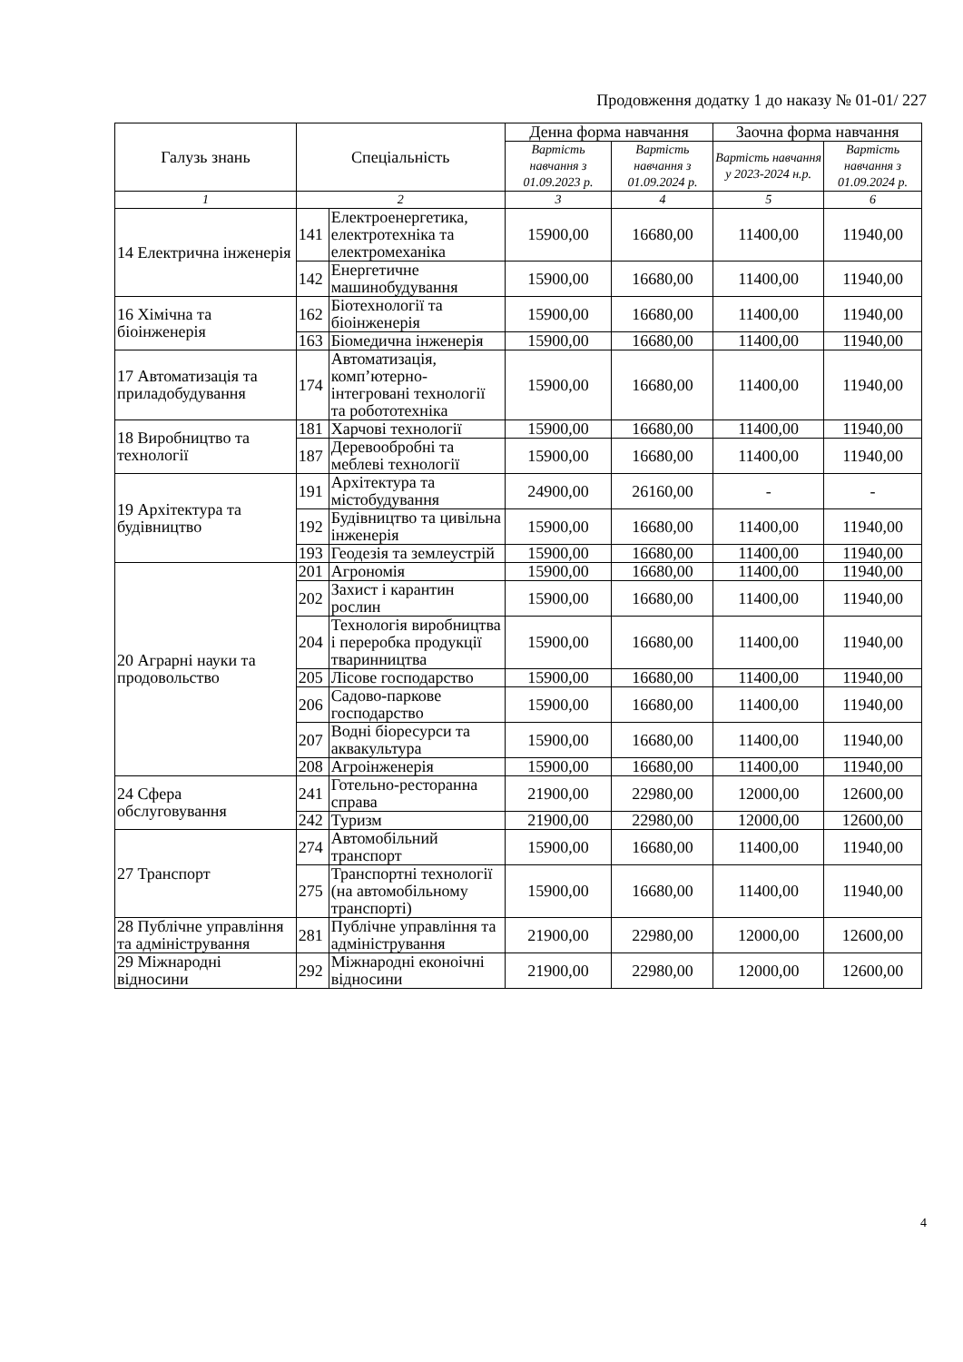Продовження додатку 1 до наказу № 01-01/ 227
| Галузь знань | Спеціальність | | Денна форма навчання | | Заочна форма навчання | |
| --- | --- | --- | --- | --- | --- | --- |
| | | | Вартість навчання з 01.09.2023 р. | Вартість навчання з 01.09.2024 р. | Вартість навчання у 2023-2024 н.р. | Вартість навчання з 01.09.2024 р. |
| 1 | 2 | | 3 | 4 | 5 | 6 |
| 14 Електрична інженерія | 141 | Електроенергетика, електротехніка та електромеханіка | 15900,00 | 16680,00 | 11400,00 | 11940,00 |
| | 142 | Енергетичне машинобудування | 15900,00 | 16680,00 | 11400,00 | 11940,00 |
| 16 Хімічна та біоінженерія | 162 | Біотехнології та біоінженерія | 15900,00 | 16680,00 | 11400,00 | 11940,00 |
| | 163 | Біомедична інженерія | 15900,00 | 16680,00 | 11400,00 | 11940,00 |
| 17 Автоматизація та приладобудування | 174 | Автоматизація, комп’ютерно-інтегровані технології та робототехніка | 15900,00 | 16680,00 | 11400,00 | 11940,00 |
| 18 Виробництво та технології | 181 | Харчові технології | 15900,00 | 16680,00 | 11400,00 | 11940,00 |
| | 187 | Деревообробні та меблеві технології | 15900,00 | 16680,00 | 11400,00 | 11940,00 |
| 19 Архітектура та будівництво | 191 | Архітектура та містобудування | 24900,00 | 26160,00 | - | - |
| | 192 | Будівництво та цивільна інженерія | 15900,00 | 16680,00 | 11400,00 | 11940,00 |
| | 193 | Геодезія та землеустрій | 15900,00 | 16680,00 | 11400,00 | 11940,00 |
| 20 Аграрні науки та продовольство | 201 | Агрономія | 15900,00 | 16680,00 | 11400,00 | 11940,00 |
| | 202 | Захист і карантин рослин | 15900,00 | 16680,00 | 11400,00 | 11940,00 |
| | 204 | Технологія виробництва і переробка продукції тваринництва | 15900,00 | 16680,00 | 11400,00 | 11940,00 |
| | 205 | Лісове господарство | 15900,00 | 16680,00 | 11400,00 | 11940,00 |
| | 206 | Садово-паркове господарство | 15900,00 | 16680,00 | 11400,00 | 11940,00 |
| | 207 | Водні біоресурси та аквакультура | 15900,00 | 16680,00 | 11400,00 | 11940,00 |
| | 208 | Агроінженерія | 15900,00 | 16680,00 | 11400,00 | 11940,00 |
| 24 Сфера обслуговування | 241 | Готельно-ресторанна справа | 21900,00 | 22980,00 | 12000,00 | 12600,00 |
| | 242 | Туризм | 21900,00 | 22980,00 | 12000,00 | 12600,00 |
| 27 Транспорт | 274 | Автомобільний транспорт | 15900,00 | 16680,00 | 11400,00 | 11940,00 |
| | 275 | Транспортні технології (на автомобільному транспорті) | 15900,00 | 16680,00 | 11400,00 | 11940,00 |
| 28 Публічне управління та адміністрування | 281 | Публічне управління та адміністрування | 21900,00 | 22980,00 | 12000,00 | 12600,00 |
| 29 Міжнародні відносини | 292 | Міжнародні еконоічні відносини | 21900,00 | 22980,00 | 12000,00 | 12600,00 |
4